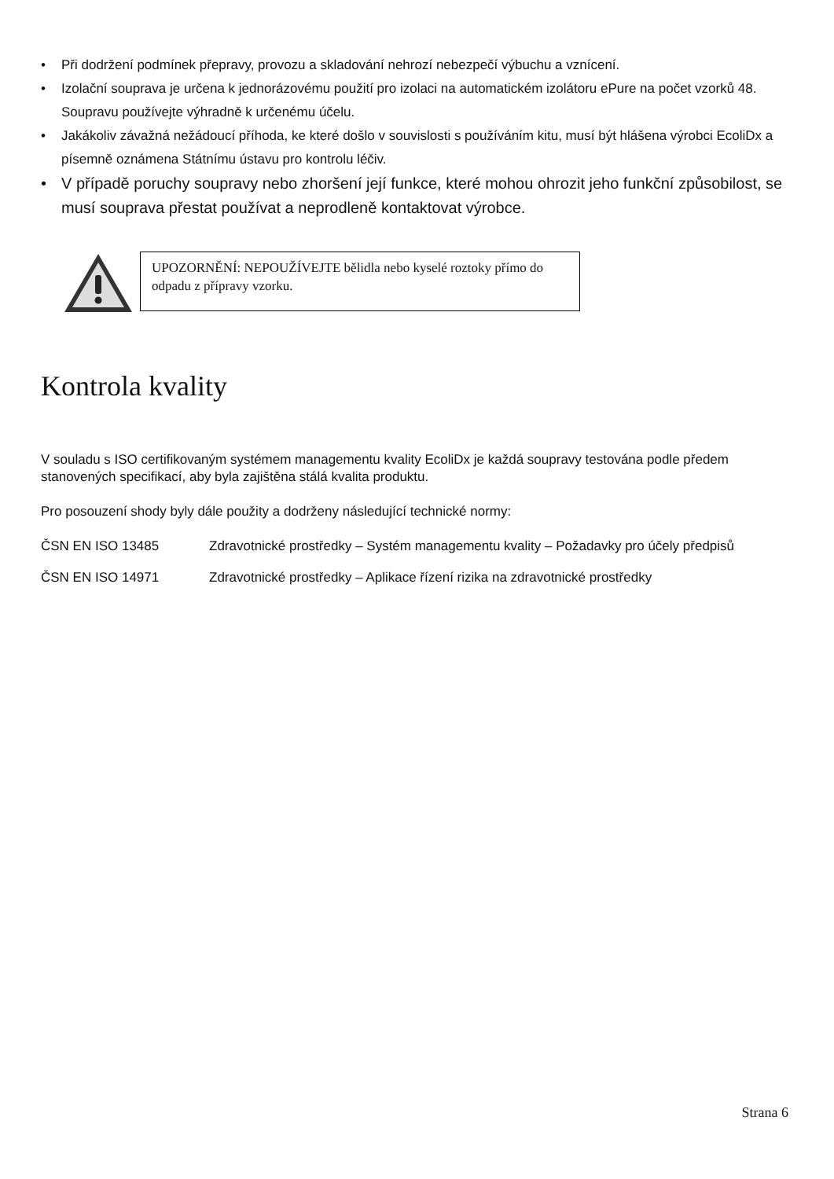• Při dodržení podmínek přepravy, provozu a skladování nehrozí nebezpečí výbuchu a vznícení.
• Izolační souprava je určena k jednorázovému použití pro izolaci na automatickém izolátoru ePure na počet vzorků 48. Soupravu používejte výhradně k určenému účelu.
• Jakákoliv závažná nežádoucí příhoda, ke které došlo v souvislosti s používáním kitu, musí být hlášena výrobci EcoliDx a písemně oznámena Státnímu ústavu pro kontrolu léčiv.
• V případě poruchy soupravy nebo zhoršení její funkce, které mohou ohrozit jeho funkční způsobilost, se musí souprava přestat používat a neprodleně kontaktovat výrobce.
UPOZORNĚNÍ: NEPOUŽÍVEJTE bělidla nebo kyselé roztoky přímo do odpadu z přípravy vzorku.
Kontrola kvality
V souladu s ISO certifikovaným systémem managementu kvality EcoliDx je každá soupravy testována podle předem stanovených specifikací, aby byla zajištěna stálá kvalita produktu.
Pro posouzení shody byly dále použity a dodrženy následující technické normy:
ČSN EN ISO 13485 Zdravotnické prostředky – Systém managementu kvality – Požadavky pro účely předpisů
ČSN EN ISO 14971 Zdravotnické prostředky – Aplikace řízení rizika na zdravotnické prostředky
Strana 6